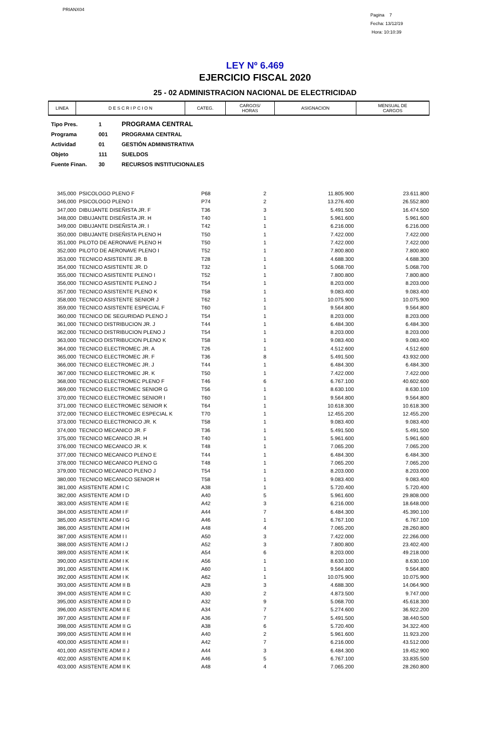PRIANX04
Pagina 7
Fecha: 13/12/19
Hora: 10:10:39
LEY Nº 6.469
EJERCICIO FISCAL 2020
25 - 02 ADMINISTRACION NACIONAL DE ELECTRICIDAD
| LINEA | D E S C R I P C I O N | CATEG. | CARGOS/ HORAS | ASIGNACION | MENSUAL DE CARGOS |
| --- | --- | --- | --- | --- | --- |
| Tipo Pres. | 1 | PROGRAMA CENTRAL |
| Programa | 001 | PROGRAMA CENTRAL |
| Actividad | 01 | GESTIÓN ADMINISTRATIVA |
| Objeto | 111 | SUELDOS |
| Fuente Finan. | 30 | RECURSOS INSTITUCIONALES |
| 345,000 | PSICOLOGO PLENO F | P68 | 2 | 11.805.900 | 23.611.800 |
| 346,000 | PSICOLOGO PLENO I | P74 | 2 | 13.276.400 | 26.552.800 |
| 347,000 | DIBUJANTE DISEÑISTA JR. F | T36 | 3 | 5.491.500 | 16.474.500 |
| 348,000 | DIBUJANTE DISEÑISTA JR. H | T40 | 1 | 5.961.600 | 5.961.600 |
| 349,000 | DIBUJANTE DISEÑISTA JR. I | T42 | 1 | 6.216.000 | 6.216.000 |
| 350,000 | DIBUJANTE DISEÑISTA PLENO H | T50 | 1 | 7.422.000 | 7.422.000 |
| 351,000 | PILOTO DE AERONAVE PLENO H | T50 | 1 | 7.422.000 | 7.422.000 |
| 352,000 | PILOTO DE AERONAVE PLENO I | T52 | 1 | 7.800.800 | 7.800.800 |
| 353,000 | TECNICO ASISTENTE JR. B | T28 | 1 | 4.688.300 | 4.688.300 |
| 354,000 | TECNICO ASISTENTE JR. D | T32 | 1 | 5.068.700 | 5.068.700 |
| 355,000 | TECNICO ASISTENTE PLENO I | T52 | 1 | 7.800.800 | 7.800.800 |
| 356,000 | TECNICO ASISTENTE PLENO J | T54 | 1 | 8.203.000 | 8.203.000 |
| 357,000 | TECNICO ASISTENTE PLENO K | T58 | 1 | 9.083.400 | 9.083.400 |
| 358,000 | TECNICO ASISTENTE SENIOR J | T62 | 1 | 10.075.900 | 10.075.900 |
| 359,000 | TECNICO ASISTENTE ESPECIAL F | T60 | 1 | 9.564.800 | 9.564.800 |
| 360,000 | TECNICO DE SEGURIDAD PLENO J | T54 | 1 | 8.203.000 | 8.203.000 |
| 361,000 | TECNICO DISTRIBUCION JR. J | T44 | 1 | 6.484.300 | 6.484.300 |
| 362,000 | TECNICO DISTRIBUCION PLENO J | T54 | 1 | 8.203.000 | 8.203.000 |
| 363,000 | TECNICO DISTRIBUCION PLENO K | T58 | 1 | 9.083.400 | 9.083.400 |
| 364,000 | TECNICO ELECTROMEC JR. A | T26 | 1 | 4.512.600 | 4.512.600 |
| 365,000 | TECNICO ELECTROMEC JR. F | T36 | 8 | 5.491.500 | 43.932.000 |
| 366,000 | TECNICO ELECTROMEC JR. J | T44 | 1 | 6.484.300 | 6.484.300 |
| 367,000 | TECNICO ELECTROMEC JR. K | T50 | 1 | 7.422.000 | 7.422.000 |
| 368,000 | TECNICO ELECTROMEC PLENO F | T46 | 6 | 6.767.100 | 40.602.600 |
| 369,000 | TECNICO ELECTROMEC SENIOR G | T56 | 1 | 8.630.100 | 8.630.100 |
| 370,000 | TECNICO ELECTROMEC SENIOR I | T60 | 1 | 9.564.800 | 9.564.800 |
| 371,000 | TECNICO ELECTROMEC SENIOR K | T64 | 1 | 10.618.300 | 10.618.300 |
| 372,000 | TECNICO ELECTROMEC ESPECIAL K | T70 | 1 | 12.455.200 | 12.455.200 |
| 373,000 | TECNICO ELECTRONICO JR. K | T58 | 1 | 9.083.400 | 9.083.400 |
| 374,000 | TECNICO MECANICO JR. F | T36 | 1 | 5.491.500 | 5.491.500 |
| 375,000 | TECNICO MECANICO JR. H | T40 | 1 | 5.961.600 | 5.961.600 |
| 376,000 | TECNICO MECANICO JR. K | T48 | 1 | 7.065.200 | 7.065.200 |
| 377,000 | TECNICO MECANICO PLENO E | T44 | 1 | 6.484.300 | 6.484.300 |
| 378,000 | TECNICO MECANICO PLENO G | T48 | 1 | 7.065.200 | 7.065.200 |
| 379,000 | TECNICO MECANICO PLENO J | T54 | 1 | 8.203.000 | 8.203.000 |
| 380,000 | TECNICO MECANICO SENIOR H | T58 | 1 | 9.083.400 | 9.083.400 |
| 381,000 | ASISTENTE ADM I C | A38 | 1 | 5.720.400 | 5.720.400 |
| 382,000 | ASISTENTE ADM I D | A40 | 5 | 5.961.600 | 29.808.000 |
| 383,000 | ASISTENTE ADM I E | A42 | 3 | 6.216.000 | 18.648.000 |
| 384,000 | ASISTENTE ADM I F | A44 | 7 | 6.484.300 | 45.390.100 |
| 385,000 | ASISTENTE ADM I G | A46 | 1 | 6.767.100 | 6.767.100 |
| 386,000 | ASISTENTE ADM I H | A48 | 4 | 7.065.200 | 28.260.800 |
| 387,000 | ASISTENTE ADM I I | A50 | 3 | 7.422.000 | 22.266.000 |
| 388,000 | ASISTENTE ADM I J | A52 | 3 | 7.800.800 | 23.402.400 |
| 389,000 | ASISTENTE ADM I K | A54 | 6 | 8.203.000 | 49.218.000 |
| 390,000 | ASISTENTE ADM I K | A56 | 1 | 8.630.100 | 8.630.100 |
| 391,000 | ASISTENTE ADM I K | A60 | 1 | 9.564.800 | 9.564.800 |
| 392,000 | ASISTENTE ADM I K | A62 | 1 | 10.075.900 | 10.075.900 |
| 393,000 | ASISTENTE ADM II B | A28 | 3 | 4.688.300 | 14.064.900 |
| 394,000 | ASISTENTE ADM II C | A30 | 2 | 4.873.500 | 9.747.000 |
| 395,000 | ASISTENTE ADM II D | A32 | 9 | 5.068.700 | 45.618.300 |
| 396,000 | ASISTENTE ADM II E | A34 | 7 | 5.274.600 | 36.922.200 |
| 397,000 | ASISTENTE ADM II F | A36 | 7 | 5.491.500 | 38.440.500 |
| 398,000 | ASISTENTE ADM II G | A38 | 6 | 5.720.400 | 34.322.400 |
| 399,000 | ASISTENTE ADM II H | A40 | 2 | 5.961.600 | 11.923.200 |
| 400,000 | ASISTENTE ADM II I | A42 | 7 | 6.216.000 | 43.512.000 |
| 401,000 | ASISTENTE ADM II J | A44 | 3 | 6.484.300 | 19.452.900 |
| 402,000 | ASISTENTE ADM II K | A46 | 5 | 6.767.100 | 33.835.500 |
| 403,000 | ASISTENTE ADM II K | A48 | 4 | 7.065.200 | 28.260.800 |